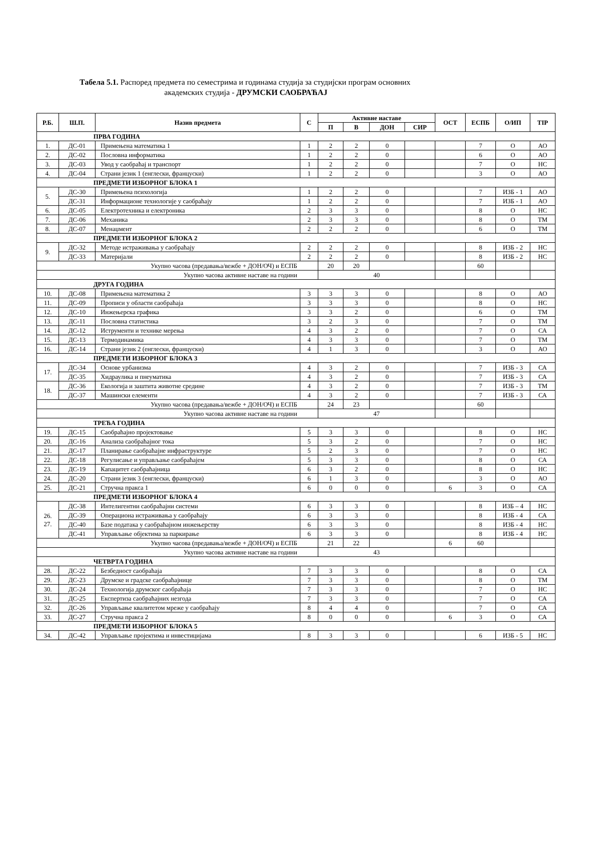Табела 5.1. Распоред предмета по семестрима и годинама студија за студијски програм основних
академских студија - ДРУМСКИ САОБРАЋАЈ
| Р.Б. | Ш.П. | Назив предмета | С | Активне наставе | | | | ОСТ | ЕСПБ | О/ИП | TIP |
| --- | --- | --- | --- | --- | --- | --- | --- | --- | --- | --- | --- |
| | | | | П | В | ДОН | СИР | | | | |
| ПРВА ГОДИНА | | | | | | | | | | | |
| 1. | ДС-01 | Примењена математика 1 | 1 | 2 | 2 | 0 | | | 7 | О | АО |
| 2. | ДС-02 | Пословна информатика | 1 | 2 | 2 | 0 | | | 6 | О | АО |
| 3. | ДС-03 | Увод у саобраћај и транспорт | 1 | 2 | 2 | 0 | | | 7 | О | НС |
| 4. | ДС-04 | Страни језик 1 (енглески, француски) | 1 | 2 | 2 | 0 | | | 3 | О | АО |
| ПРЕДМЕТИ ИЗБОРНОГ БЛОКА 1 | | | | | | | | | | | |
| 5. | ДС-30 | Примењена психологија | 1 | 2 | 2 | 0 | | | 7 | ИЗБ - 1 | АО |
| | ДС-31 | Информационе технологије у саобраћају | 1 | 2 | 2 | 0 | | | 7 | ИЗБ - 1 | АО |
| 6. | ДС-05 | Електротехника и електроника | 2 | 3 | 3 | 0 | | | 8 | О | НС |
| 7. | ДС-06 | Механика | 2 | 3 | 3 | 0 | | | 8 | О | ТМ |
| 8. | ДС-07 | Менаџмент | 2 | 2 | 2 | 0 | | | 6 | О | ТМ |
| ПРЕДМЕТИ ИЗБОРНОГ БЛОКА 2 | | | | | | | | | | | |
| 9. | ДС-32 | Методе истраживања у саобраћају | 2 | 2 | 2 | 0 | | | 8 | ИЗБ - 2 | НС |
| | ДС-33 | Материјали | 2 | 2 | 2 | 0 | | | 8 | ИЗБ - 2 | НС |
| Укупно часова (предавања/вежбе + ДОН/ОЧ) и ЕСПБ | | | | 20 | 20 | | | | 60 | | |
| Укупно часова активне наставе на години | | | | 40 | | | | | | | |
| ДРУГА ГОДИНА | | | | | | | | | | | |
| 10. | ДС-08 | Примењена математика 2 | 3 | 3 | 3 | 0 | | | 8 | О | АО |
| 11. | ДС-09 | Прописи у области саобраћаја | 3 | 3 | 3 | 0 | | | 8 | О | НС |
| 12. | ДС-10 | Инжењерска графика | 3 | 3 | 2 | 0 | | | 6 | О | ТМ |
| 13. | ДС-11 | Пословна статистика | 3 | 2 | 3 | 0 | | | 7 | О | ТМ |
| 14. | ДС-12 | Иструменти и технике мерења | 4 | 3 | 2 | 0 | | | 7 | О | СА |
| 15. | ДС-13 | Термодинамика | 4 | 3 | 3 | 0 | | | 7 | О | ТМ |
| 16. | ДС-14 | Страни језик 2 (енглески, француски) | 4 | 1 | 3 | 0 | | | 3 | О | АО |
| ПРЕДМЕТИ ИЗБОРНОГ БЛОКА 3 | | | | | | | | | | | |
| 17. | ДС-34 | Основе урбанизма | 4 | 3 | 2 | 0 | | | 7 | ИЗБ - 3 | СА |
| | ДС-35 | Хидраулика и пнеуматика | 4 | 3 | 2 | 0 | | | 7 | ИЗБ - 3 | СА |
| 18. | ДС-36 | Екологија и заштита животне средине | 4 | 3 | 2 | 0 | | | 7 | ИЗБ - 3 | ТМ |
| | ДС-37 | Машински елементи | 4 | 3 | 2 | 0 | | | 7 | ИЗБ - 3 | СА |
| Укупно часова (предавања/вежбе + ДОН/ОЧ) и ЕСПБ | | | | 24 | 23 | | | | 60 | | |
| Укупно часова активне наставе на години | | | | 47 | | | | | | | |
| ТРЕЋА ГОДИНА | | | | | | | | | | | |
| 19. | ДС-15 | Саобраћајно пројектовање | 5 | 3 | 3 | 0 | | | 8 | О | НС |
| 20. | ДС-16 | Анализа саобраћајног тока | 5 | 3 | 2 | 0 | | | 7 | О | НС |
| 21. | ДС-17 | Планирање саобраћајне инфраструктуре | 5 | 2 | 3 | 0 | | | 7 | О | НС |
| 22. | ДС-18 | Регулисање и управљање саобраћајем | 5 | 3 | 3 | 0 | | | 8 | О | СА |
| 23. | ДС-19 | Капацитет саобраћајница | 6 | 3 | 2 | 0 | | | 8 | О | НС |
| 24. | ДС-20 | Страни језик 3 (енглески, француски) | 6 | 1 | 3 | 0 | | | 3 | О | АО |
| 25. | ДС-21 | Стручна пракса 1 | 6 | 0 | 0 | 0 | | 6 | 3 | О | СА |
| ПРЕДМЕТИ ИЗБОРНОГ БЛОКА 4 | | | | | | | | | | | |
| 26. 27. | ДС-38 | Интелигентни саобраћајни системи | 6 | 3 | 3 | 0 | | | 8 | ИЗБ – 4 | НС |
| | ДС-39 | Операциона истраживања у саобраћају | 6 | 3 | 3 | 0 | | | 8 | ИЗБ - 4 | СА |
| | ДС-40 | Базе података у саобраћајном инжењерству | 6 | 3 | 3 | 0 | | | 8 | ИЗБ - 4 | НС |
| | ДС-41 | Управљање објектима за паркирање | 6 | 3 | 3 | 0 | | | 8 | ИЗБ - 4 | НС |
| Укупно часова (предавања/вежбе + ДОН/ОЧ) и ЕСПБ | | | | 21 | 22 | | | 6 | 60 | | |
| Укупно часова активне наставе на години | | | | 43 | | | | | | | |
| ЧЕТВРТА ГОДИНА | | | | | | | | | | | |
| 28. | ДС-22 | Безбедност саобраћаја | 7 | 3 | 3 | 0 | | | 8 | О | СА |
| 29. | ДС-23 | Друмске и градске саобраћајнице | 7 | 3 | 3 | 0 | | | 8 | О | ТМ |
| 30. | ДС-24 | Технологија друмског саобраћаја | 7 | 3 | 3 | 0 | | | 7 | О | НС |
| 31. | ДС-25 | Експертиза саобраћајних незгода | 7 | 3 | 3 | 0 | | | 7 | О | СА |
| 32. | ДС-26 | Управљање квалитетом мреже у саобраћају | 8 | 4 | 4 | 0 | | | 7 | О | СА |
| 33. | ДС-27 | Стручна пракса 2 | 8 | 0 | 0 | 0 | | 6 | 3 | О | СА |
| ПРЕДМЕТИ ИЗБОРНОГ БЛОКА 5 | | | | | | | | | | | |
| 34. | ДС-42 | Управљање пројектима и инвестицијама | 8 | 3 | 3 | 0 | | | 6 | ИЗБ - 5 | НС |